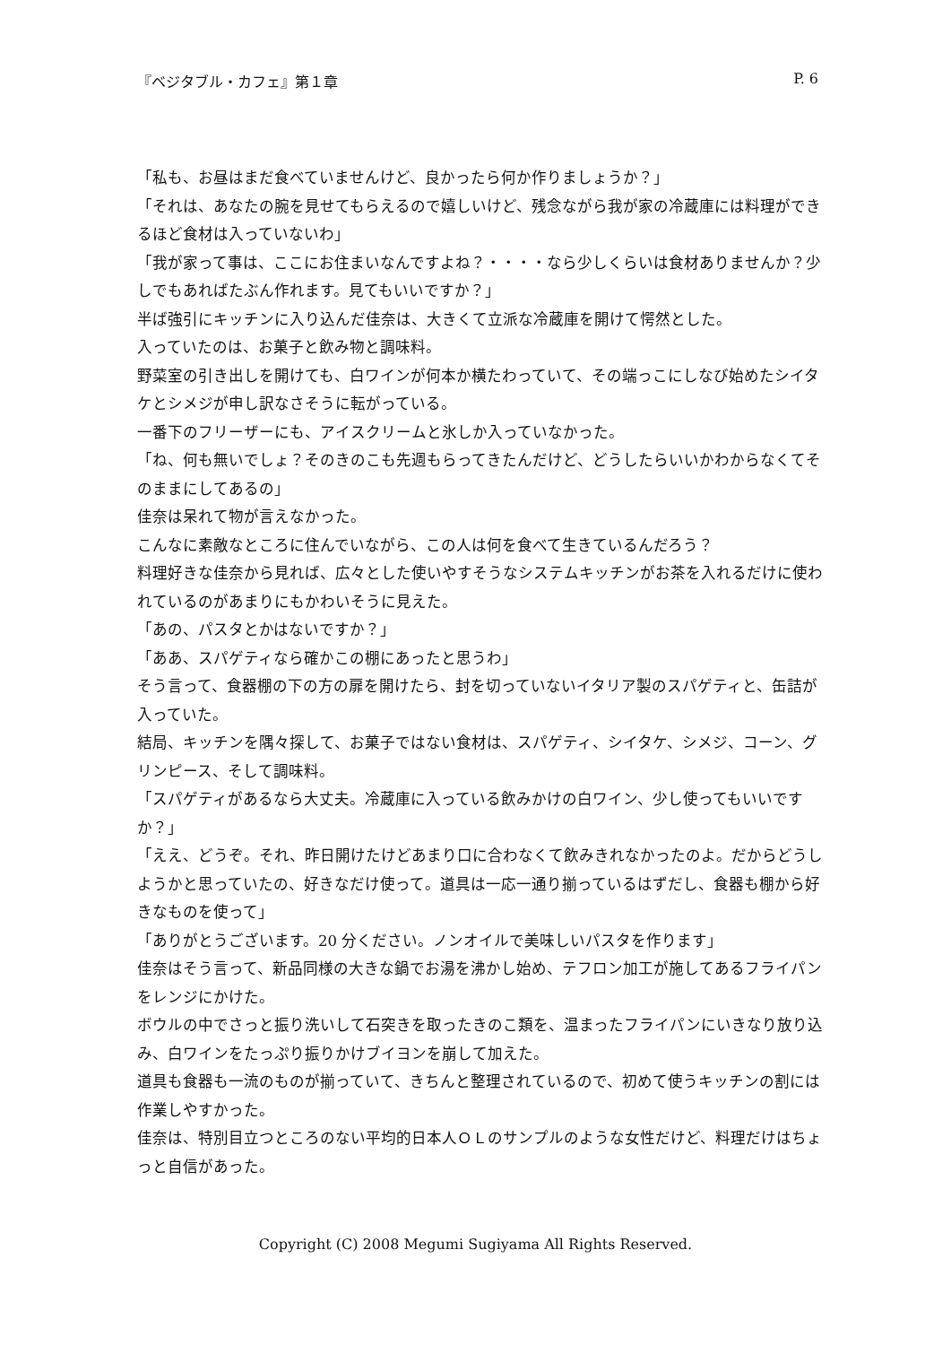『ベジタブル・カフェ』第１章 P. 6
「私も、お昼はまだ食べていませんけど、良かったら何か作りましょうか？」
「それは、あなたの腕を見せてもらえるので嬉しいけど、残念ながら我が家の冷蔵庫には料理ができるほど食材は入っていないわ」
「我が家って事は、ここにお住まいなんですよね？・・・・なら少しくらいは食材ありませんか？少しでもあればたぶん作れます。見てもいいですか？」
半ば強引にキッチンに入り込んだ佳奈は、大きくて立派な冷蔵庫を開けて愕然とした。
入っていたのは、お菓子と飲み物と調味料。
野菜室の引き出しを開けても、白ワインが何本か横たわっていて、その端っこにしなび始めたシイタケとシメジが申し訳なさそうに転がっている。
一番下のフリーザーにも、アイスクリームと氷しか入っていなかった。
「ね、何も無いでしょ？そのきのこも先週もらってきたんだけど、どうしたらいいかわからなくてそのままにしてあるの」
佳奈は呆れて物が言えなかった。
こんなに素敵なところに住んでいながら、この人は何を食べて生きているんだろう？
料理好きな佳奈から見れば、広々とした使いやすそうなシステムキッチンがお茶を入れるだけに使われているのがあまりにもかわいそうに見えた。
「あの、パスタとかはないですか？」
「ああ、スパゲティなら確かこの棚にあったと思うわ」
そう言って、食器棚の下の方の扉を開けたら、封を切っていないイタリア製のスパゲティと、缶詰が入っていた。
結局、キッチンを隅々探して、お菓子ではない食材は、スパゲティ、シイタケ、シメジ、コーン、グリンピース、そして調味料。
「スパゲティがあるなら大丈夫。冷蔵庫に入っている飲みかけの白ワイン、少し使ってもいいですか？」
「ええ、どうぞ。それ、昨日開けたけどあまり口に合わなくて飲みきれなかったのよ。だからどうしようかと思っていたの、好きなだけ使って。道具は一応一通り揃っているはずだし、食器も棚から好きなものを使って」
「ありがとうございます。20 分ください。ノンオイルで美味しいパスタを作ります」
佳奈はそう言って、新品同様の大きな鍋でお湯を沸かし始め、テフロン加工が施してあるフライパンをレンジにかけた。
ボウルの中でさっと振り洗いして石突きを取ったきのこ類を、温まったフライパンにいきなり放り込み、白ワインをたっぷり振りかけブイヨンを崩して加えた。
道具も食器も一流のものが揃っていて、きちんと整理されているので、初めて使うキッチンの割には作業しやすかった。
佳奈は、特別目立つところのない平均的日本人ＯＬのサンプルのような女性だけど、料理だけはちょっと自信があった。
Copyright (C) 2008 Megumi Sugiyama All Rights Reserved.